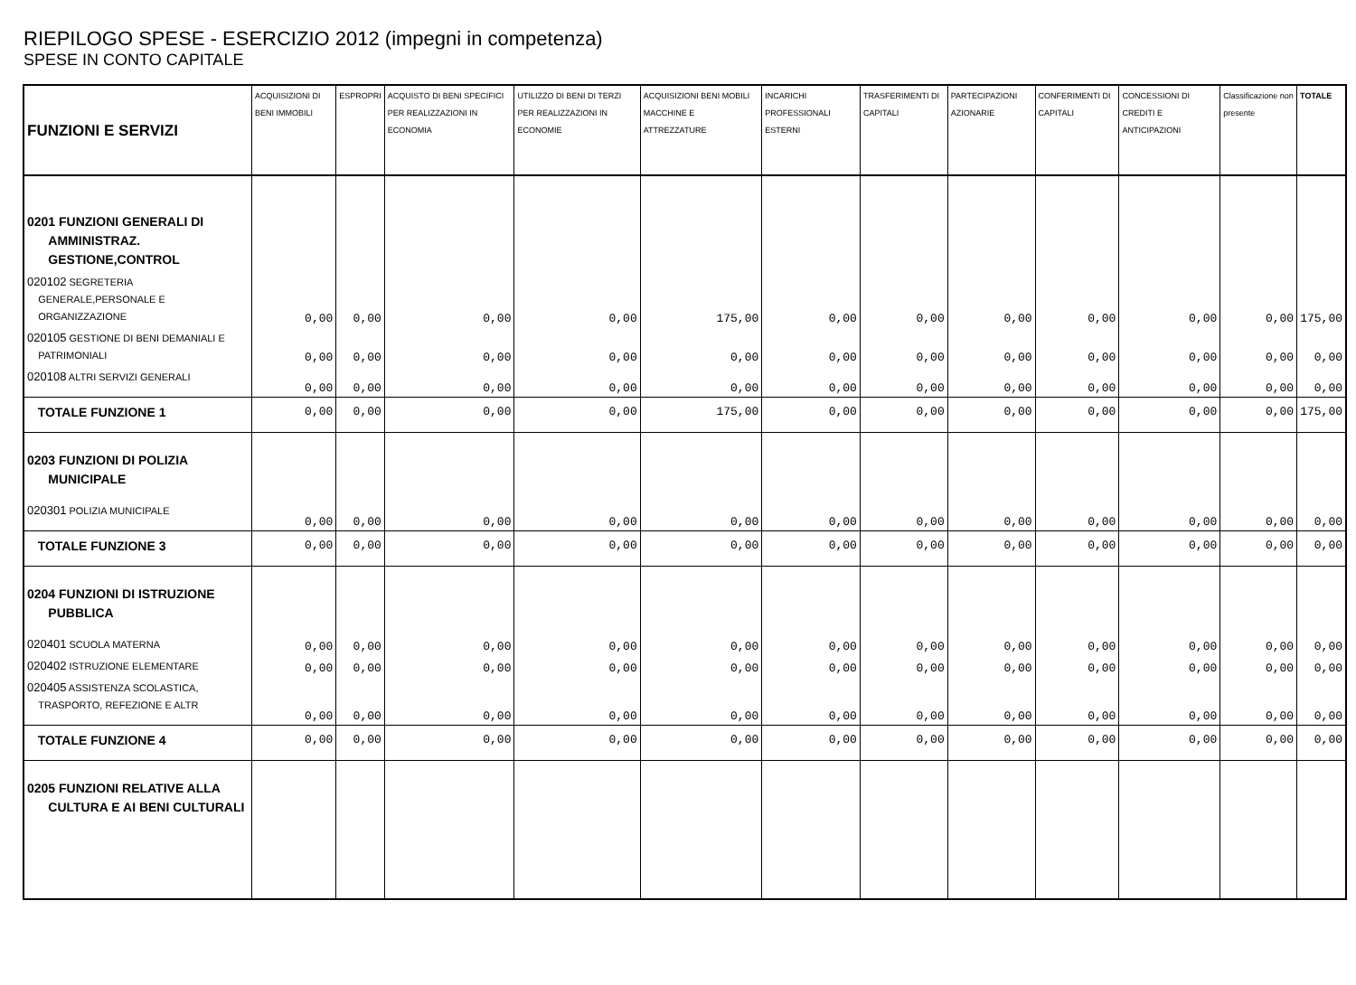RIEPILOGO SPESE - ESERCIZIO 2012 (impegni in competenza)
SPESE IN CONTO CAPITALE
| FUNZIONI E SERVIZI | ACQUISIZIONI DI BENI IMMOBILI | ESPROPRI | ACQUISTO DI BENI SPECIFICI PER REALIZZAZIONI IN ECONOMIA | UTILIZZO DI BENI DI TERZI PER REALIZZAZIONI IN ECONOMIE | ACQUISIZIONI BENI MOBILI MACCHINE E ATTREZZATURE | INCARICHI PROFESSIONALI ESTERNI | TRASFERIMENTI DI CAPITALI | PARTECIPAZIONI AZIONARIE | CONFERIMENTI DI CAPITALI | CONCESSIONI DI CREDITI E ANTICIPAZIONI | Classificazione non presente | TOTALE |
| --- | --- | --- | --- | --- | --- | --- | --- | --- | --- | --- | --- | --- |
| 0201 FUNZIONI GENERALI DI AMMINISTRAZ. GESTIONE,CONTROL | | | | | | | | | | | | |
| 020102 SEGRETERIA GENERALE,PERSONALE E ORGANIZZAZIONE | 0,00 | 0,00 | 0,00 | 0,00 | 175,00 | 0,00 | 0,00 | 0,00 | 0,00 | 0,00 | 0,00 | 175,00 |
| 020105 GESTIONE DI BENI DEMANIALI E PATRIMONIALI | 0,00 | 0,00 | 0,00 | 0,00 | 0,00 | 0,00 | 0,00 | 0,00 | 0,00 | 0,00 | 0,00 | 0,00 |
| 020108 ALTRI SERVIZI GENERALI | 0,00 | 0,00 | 0,00 | 0,00 | 0,00 | 0,00 | 0,00 | 0,00 | 0,00 | 0,00 | 0,00 | 0,00 |
| TOTALE FUNZIONE 1 | 0,00 | 0,00 | 0,00 | 0,00 | 175,00 | 0,00 | 0,00 | 0,00 | 0,00 | 0,00 | 0,00 | 175,00 |
| 0203 FUNZIONI DI POLIZIA MUNICIPALE | | | | | | | | | | | | |
| 020301 POLIZIA MUNICIPALE | 0,00 | 0,00 | 0,00 | 0,00 | 0,00 | 0,00 | 0,00 | 0,00 | 0,00 | 0,00 | 0,00 | 0,00 |
| TOTALE FUNZIONE 3 | 0,00 | 0,00 | 0,00 | 0,00 | 0,00 | 0,00 | 0,00 | 0,00 | 0,00 | 0,00 | 0,00 | 0,00 |
| 0204 FUNZIONI DI ISTRUZIONE PUBBLICA | | | | | | | | | | | | |
| 020401 SCUOLA MATERNA | 0,00 | 0,00 | 0,00 | 0,00 | 0,00 | 0,00 | 0,00 | 0,00 | 0,00 | 0,00 | 0,00 | 0,00 |
| 020402 ISTRUZIONE ELEMENTARE | 0,00 | 0,00 | 0,00 | 0,00 | 0,00 | 0,00 | 0,00 | 0,00 | 0,00 | 0,00 | 0,00 | 0,00 |
| 020405 ASSISTENZA SCOLASTICA, TRASPORTO, REFEZIONE E ALTR | 0,00 | 0,00 | 0,00 | 0,00 | 0,00 | 0,00 | 0,00 | 0,00 | 0,00 | 0,00 | 0,00 | 0,00 |
| TOTALE FUNZIONE 4 | 0,00 | 0,00 | 0,00 | 0,00 | 0,00 | 0,00 | 0,00 | 0,00 | 0,00 | 0,00 | 0,00 | 0,00 |
| 0205 FUNZIONI RELATIVE ALLA CULTURA E AI BENI CULTURALI | | | | | | | | | | | | |